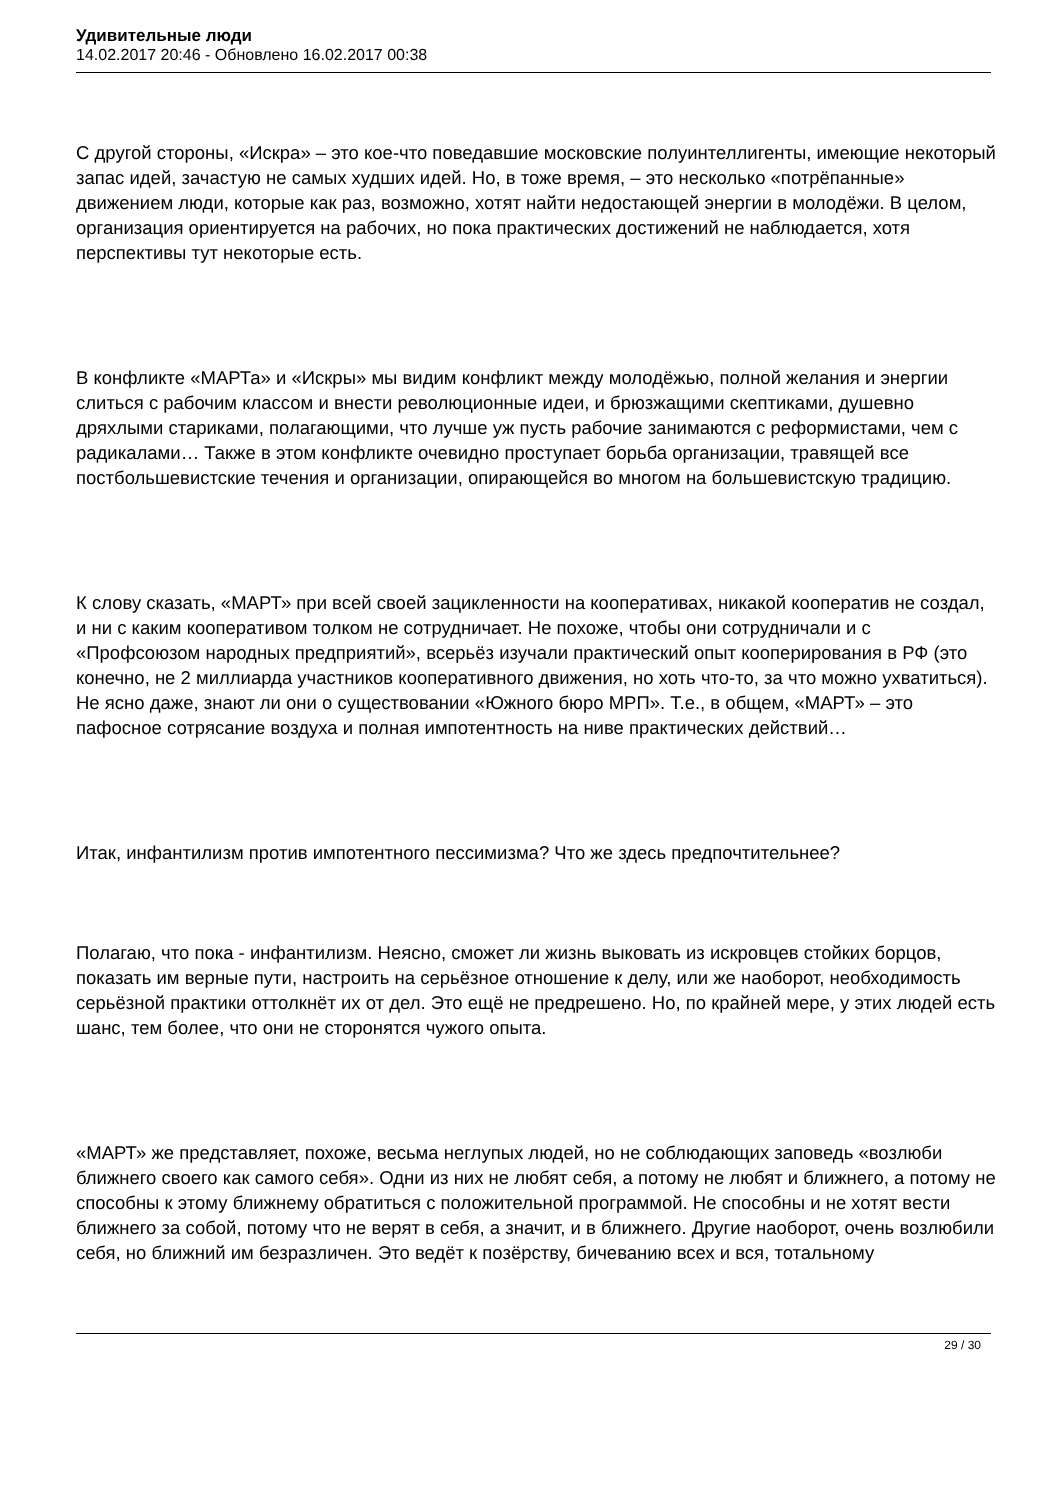Удивительные люди
14.02.2017 20:46 - Обновлено 16.02.2017 00:38
С другой стороны, «Искра» – это кое-что поведавшие московские полуинтеллигенты, имеющие некоторый запас идей, зачастую не самых худших идей. Но, в тоже время, – это несколько «потрёпанные» движением люди, которые как раз, возможно, хотят найти недостающей энергии в молодёжи. В целом, организация ориентируется на рабочих, но пока практических достижений не наблюдается, хотя перспективы тут некоторые есть.
В конфликте «МАРТа» и «Искры» мы видим конфликт между молодёжью, полной желания и энергии слиться с рабочим классом и внести революционные идеи, и брюзжащими скептиками, душевно дряхлыми стариками, полагающими, что лучше уж пусть рабочие занимаются с реформистами, чем с радикалами… Также в этом конфликте очевидно проступает борьба организации, травящей все постбольшевистские течения и организации, опирающейся во многом на большевистскую традицию.
К слову сказать, «МАРТ» при всей своей зацикленности на кооперативах, никакой кооператив не создал, и ни с каким кооперативом толком не сотрудничает. Не похоже, чтобы они сотрудничали и с «Профсоюзом народных предприятий», всерьёз изучали практический опыт кооперирования в РФ (это конечно, не 2 миллиарда участников кооперативного движения, но хоть что-то, за что можно ухватиться). Не ясно даже, знают ли они о существовании «Южного бюро МРП». Т.е., в общем, «МАРТ» – это пафосное сотрясание воздуха и полная импотентность на ниве практических действий…
Итак, инфантилизм против импотентного пессимизма? Что же здесь предпочтительнее?
Полагаю, что пока - инфантилизм. Неясно, сможет ли жизнь выковать из искровцев стойких борцов, показать им верные пути, настроить на серьёзное отношение к делу, или же наоборот, необходимость серьёзной практики оттолкнёт их от дел. Это ещё не предрешено. Но, по крайней мере, у этих людей есть шанс, тем более, что они не сторонятся чужого опыта.
«МАРТ» же представляет, похоже, весьма неглупых людей, но не соблюдающих заповедь «возлюби ближнего своего как самого себя». Одни из них не любят себя, а потому не любят и ближнего, а потому не способны к этому ближнему обратиться с положительной программой. Не способны и не хотят вести ближнего за собой, потому что не верят в себя, а значит, и в ближнего. Другие наоборот, очень возлюбили себя, но ближний им безразличен. Это ведёт к позёрству, бичеванию всех и вся, тотальному
29 / 30